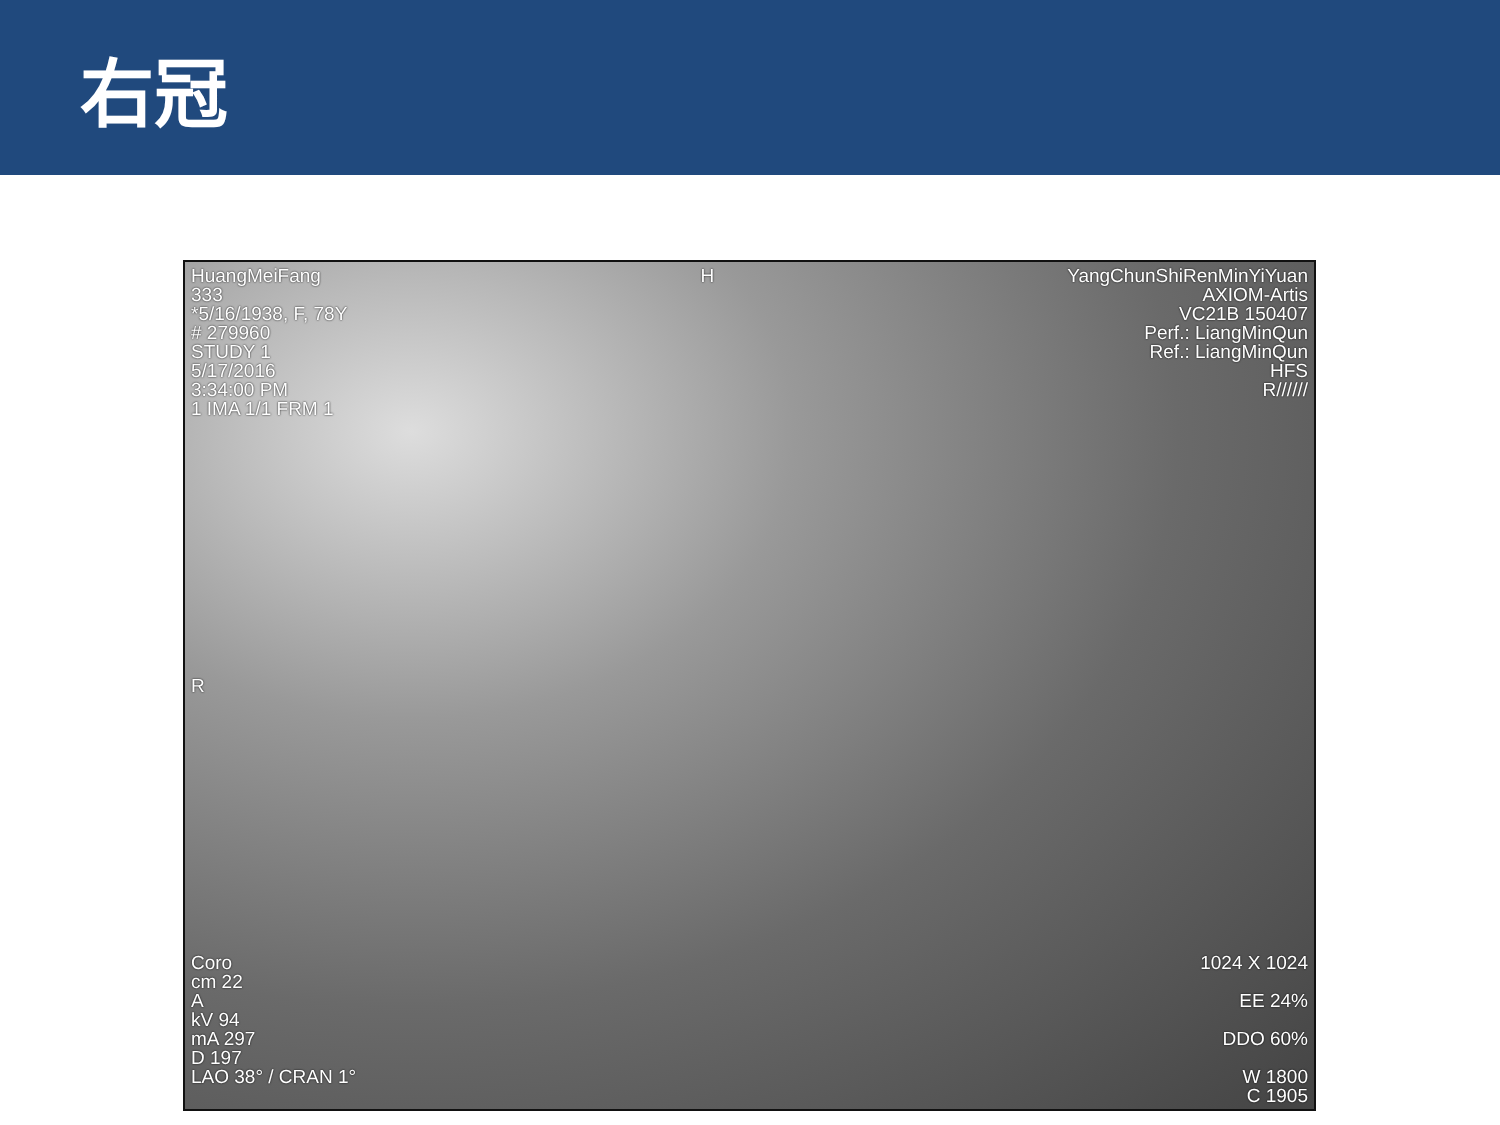右冠
HuangMeiFang
333
*5/16/1938, F, 78Y
# 279960
STUDY 1
5/17/2016
3:34:00 PM
1 IMA 1/1 FRM 1
H YangChunShiRenMinYiYuan
AXIOM-Artis
VC21B 150407
Perf.: LiangMinQun
Ref.: LiangMinQun
HFS
R//////
R
Coro
cm 22
A
kV 94
mA 297
D 197
LAO 38° / CRAN 1°
1024 X 1024
EE 24%
DDO 60%
W 1800
C 1905